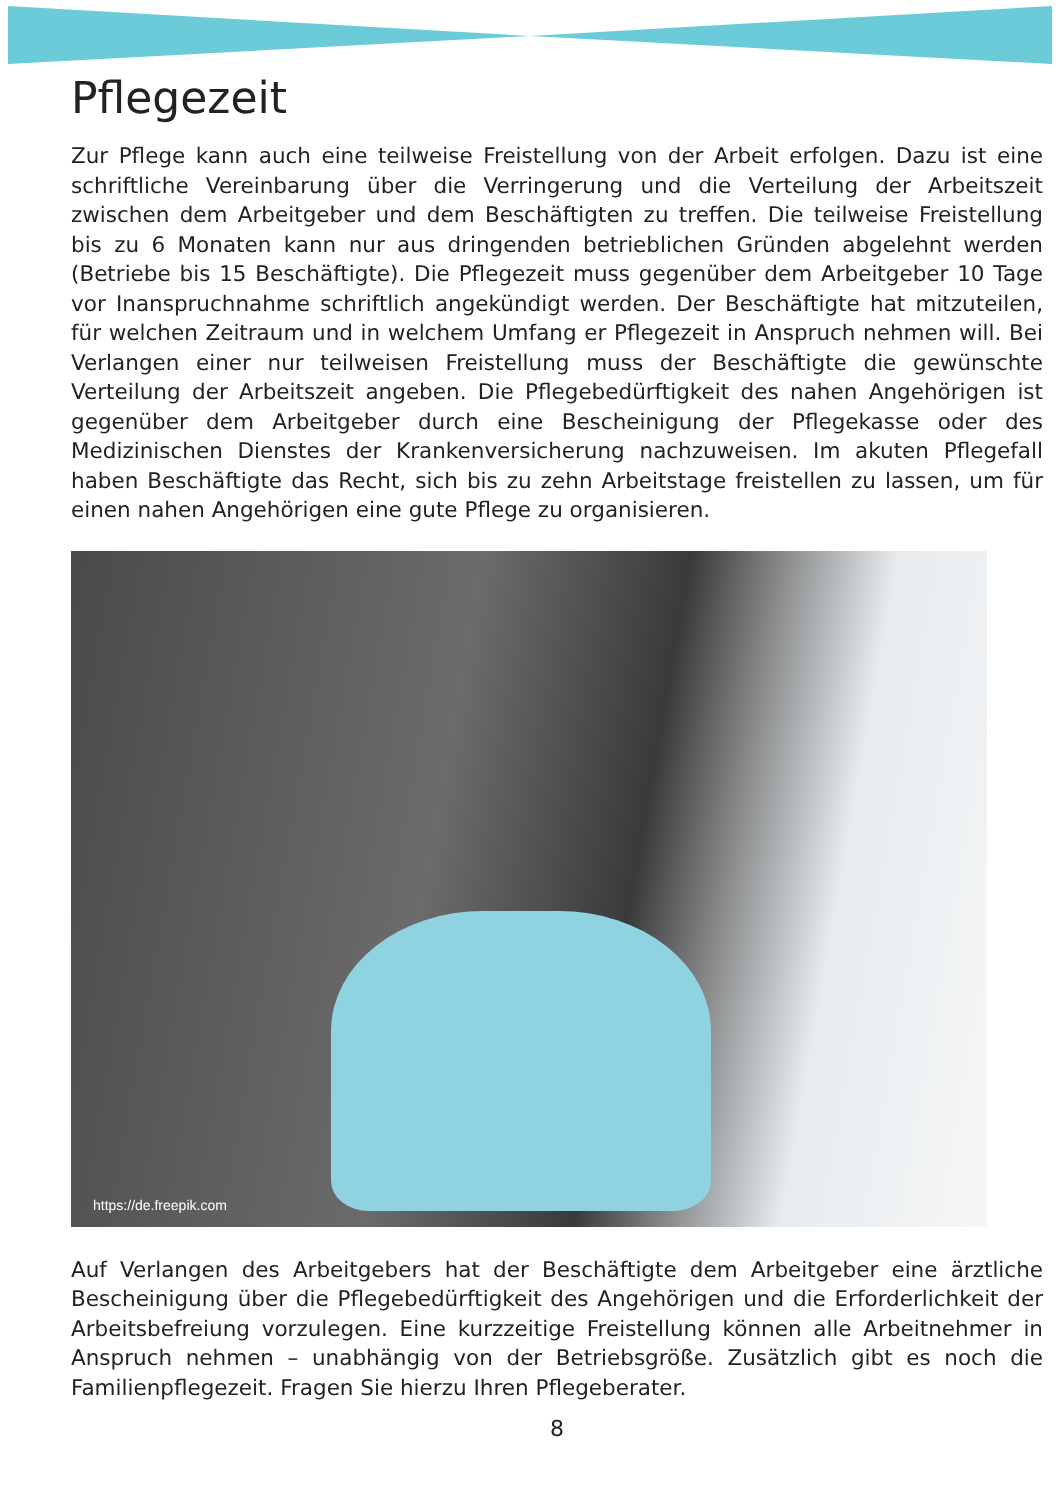Pflegezeit
Zur Pflege kann auch eine teilweise Freistellung von der Arbeit erfolgen. Dazu ist eine schriftliche Vereinbarung über die Verringerung und die Verteilung der Arbeitszeit zwischen dem Arbeitgeber und dem Beschäftigten zu treffen. Die teilweise Freistellung bis zu 6 Monaten kann nur aus dringenden betrieblichen Gründen abgelehnt werden (Betriebe bis 15 Beschäftigte). Die Pflegezeit muss gegenüber dem Arbeitgeber 10 Tage vor Inanspruchnahme schriftlich angekündigt werden. Der Beschäftigte hat mitzuteilen, für welchen Zeitraum und in welchem Umfang er Pflegezeit in Anspruch nehmen will. Bei Verlangen einer nur teilweisen Freistellung muss der Beschäftigte die gewünschte Verteilung der Arbeitszeit angeben. Die Pflegebedürftigkeit des nahen Angehörigen ist gegenüber dem Arbeitgeber durch eine Bescheinigung der Pflegekasse oder des Medizinischen Dienstes der Krankenversicherung nachzuweisen. Im akuten Pflegefall haben Beschäftigte das Recht, sich bis zu zehn Arbeitstage freistellen zu lassen, um für einen nahen Angehörigen eine gute Pflege zu organisieren.
https://de.freepik.com
Auf Verlangen des Arbeitgebers hat der Beschäftigte dem Arbeitgeber eine ärztliche Bescheinigung über die Pflegebedürftigkeit des Angehörigen und die Erforderlichkeit der Arbeitsbefreiung vorzulegen. Eine kurzzeitige Freistellung können alle Arbeitnehmer in Anspruch nehmen – unabhängig von der Betriebsgröße. Zusätzlich gibt es noch die Familienpflegezeit. Fragen Sie hierzu Ihren Pflegeberater.
8